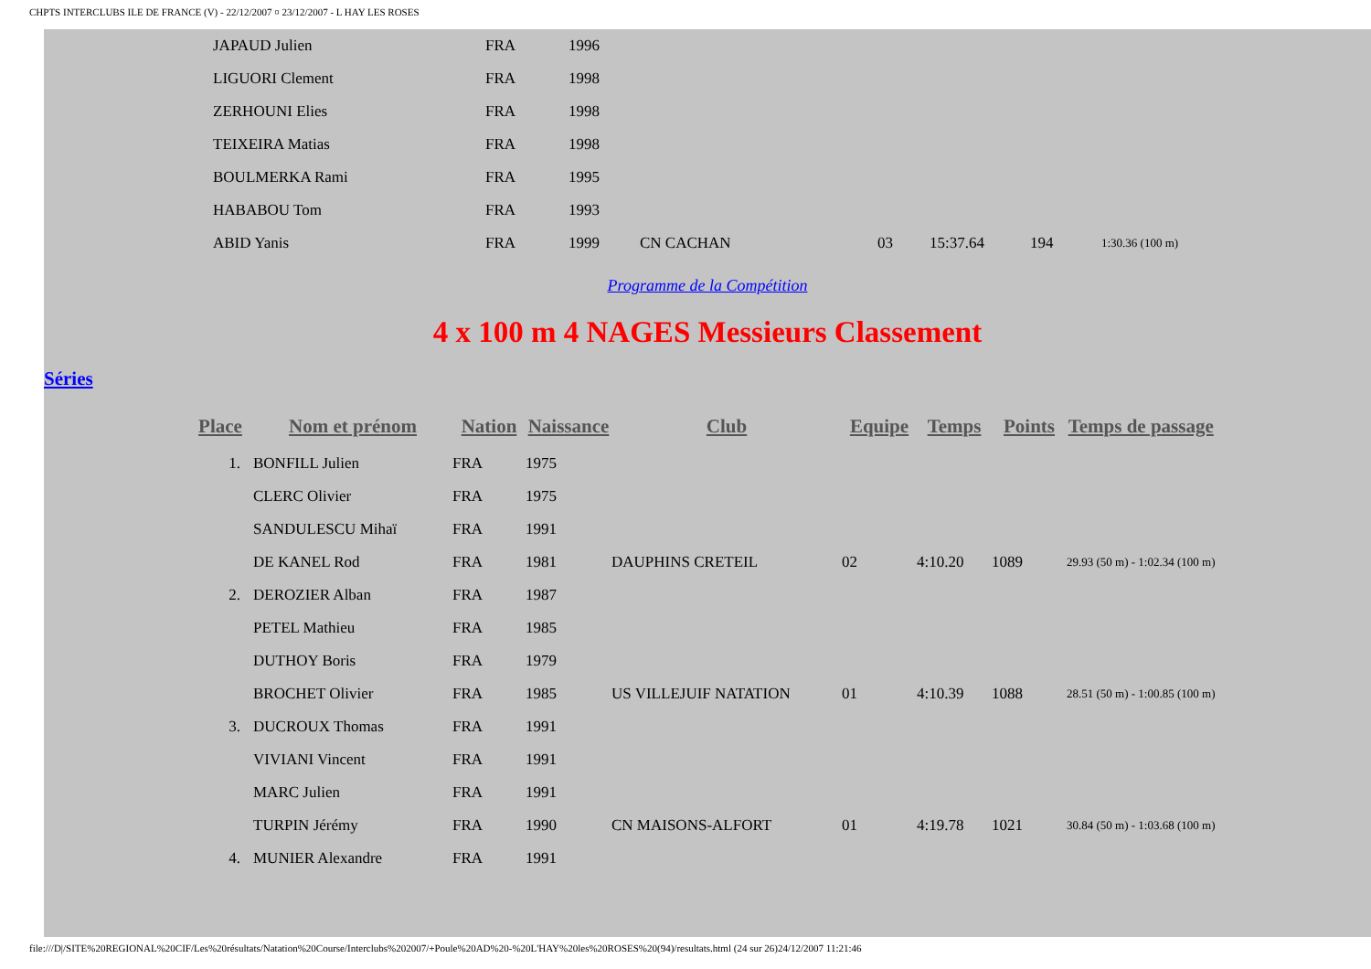CHPTS INTERCLUBS ILE DE FRANCE (V) - 22/12/2007 ¤ 23/12/2007 - L HAY LES ROSES
| JAPAUD Julien | FRA | 1996 | | | | | |
| LIGUORI Clement | FRA | 1998 | | | | | |
| ZERHOUNI Elies | FRA | 1998 | | | | | |
| TEIXEIRA Matias | FRA | 1998 | | | | | |
| BOULMERKA Rami | FRA | 1995 | | | | | |
| HABABOU Tom | FRA | 1993 | | | | | |
| ABID Yanis | FRA | 1999 | CN CACHAN | 03 | 15:37.64 | 194 | 1:30.36 (100 m) |
Programme de la Compétition
4 x 100 m 4 NAGES Messieurs Classement
Séries
| Place | Nom et prénom | Nation | Naissance | Club | Equipe | Temps | Points | Temps de passage |
| --- | --- | --- | --- | --- | --- | --- | --- | --- |
| 1. | BONFILL Julien | FRA | 1975 | | | | | |
| | CLERC Olivier | FRA | 1975 | | | | | |
| | SANDULESCU Mihaï | FRA | 1991 | | | | | |
| | DE KANEL Rod | FRA | 1981 | DAUPHINS CRETEIL | 02 | 4:10.20 | 1089 | 29.93 (50 m) - 1:02.34 (100 m) |
| 2. | DEROZIER Alban | FRA | 1987 | | | | | |
| | PETEL Mathieu | FRA | 1985 | | | | | |
| | DUTHOY Boris | FRA | 1979 | | | | | |
| | BROCHET Olivier | FRA | 1985 | US VILLEJUIF NATATION | 01 | 4:10.39 | 1088 | 28.51 (50 m) - 1:00.85 (100 m) |
| 3. | DUCROUX Thomas | FRA | 1991 | | | | | |
| | VIVIANI Vincent | FRA | 1991 | | | | | |
| | MARC Julien | FRA | 1991 | | | | | |
| | TURPIN Jérémy | FRA | 1990 | CN MAISONS-ALFORT | 01 | 4:19.78 | 1021 | 30.84 (50 m) - 1:03.68 (100 m) |
| 4. | MUNIER Alexandre | FRA | 1991 | | | | | |
file:///D|/SITE%20REGIONAL%20CIF/Les%20résultats/Natation%20Course/Interclubs%202007/+Poule%20AD%20-%20L'HAY%20les%20ROSES%20(94)/resultats.html (24 sur 26)24/12/2007 11:21:46